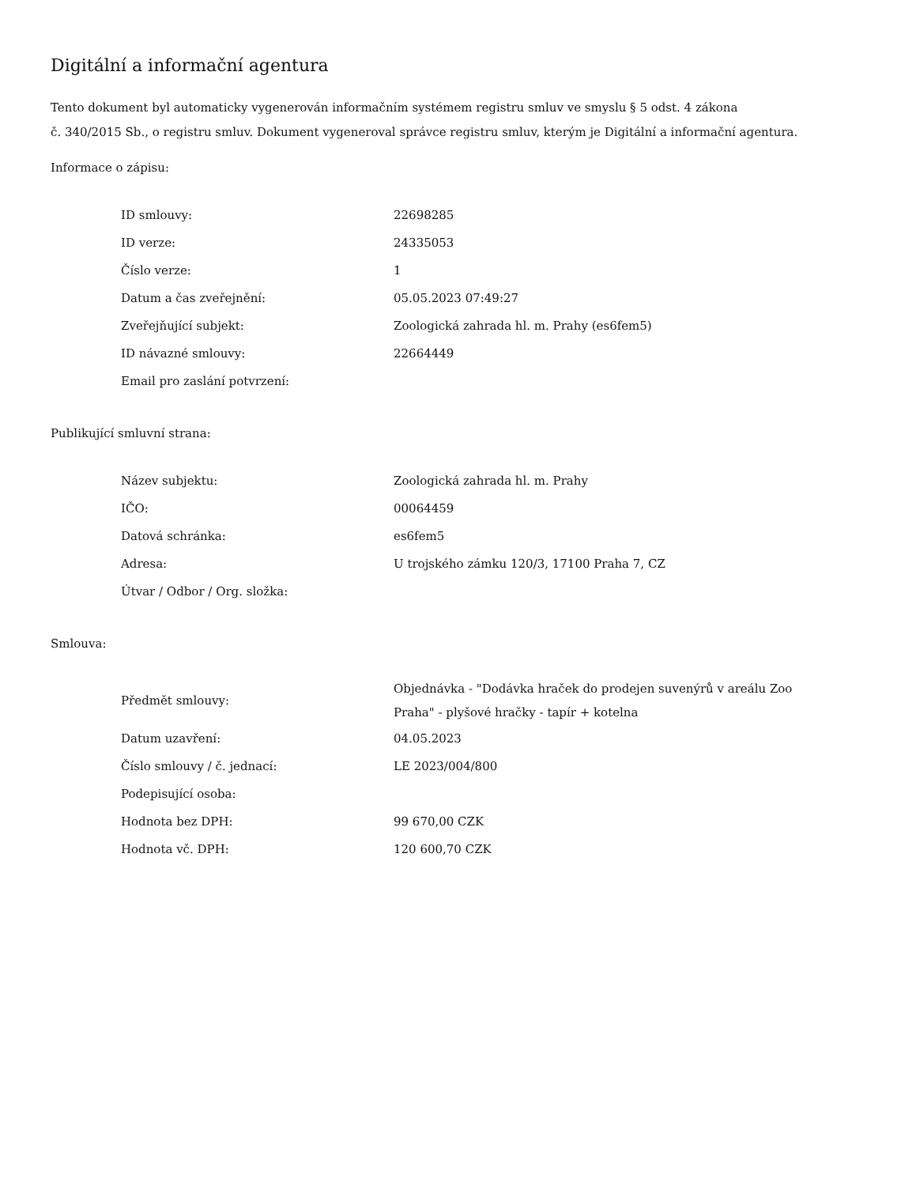Digitální a informační agentura
Tento dokument byl automaticky vygenerován informačním systémem registru smluv ve smyslu § 5 odst. 4 zákona
č. 340/2015 Sb., o registru smluv. Dokument vygeneroval správce registru smluv, kterým je Digitální a informační agentura.
Informace o zápisu:
| ID smlouvy: | 22698285 |
| ID verze: | 24335053 |
| Číslo verze: | 1 |
| Datum a čas zveřejnění: | 05.05.2023 07:49:27 |
| Zveřejňující subjekt: | Zoologická zahrada hl. m. Prahy (es6fem5) |
| ID návazné smlouvy: | 22664449 |
| Email pro zaslání potvrzení: | |
Publikující smluvní strana:
| Název subjektu: | Zoologická zahrada hl. m. Prahy |
| IČO: | 00064459 |
| Datová schránka: | es6fem5 |
| Adresa: | U trojského zámku 120/3, 17100 Praha 7, CZ |
| Útvar / Odbor / Org. složka: | |
Smlouva:
| Předmět smlouvy: | Objednávka - "Dodávka hraček do prodejen suvenýrů v areálu Zoo Praha" - plyšové hračky - tapír + kotelna |
| Datum uzavření: | 04.05.2023 |
| Číslo smlouvy / č. jednací: | LE 2023/004/800 |
| Podepisující osoba: | |
| Hodnota bez DPH: | 99 670,00 CZK |
| Hodnota vč. DPH: | 120 600,70 CZK |